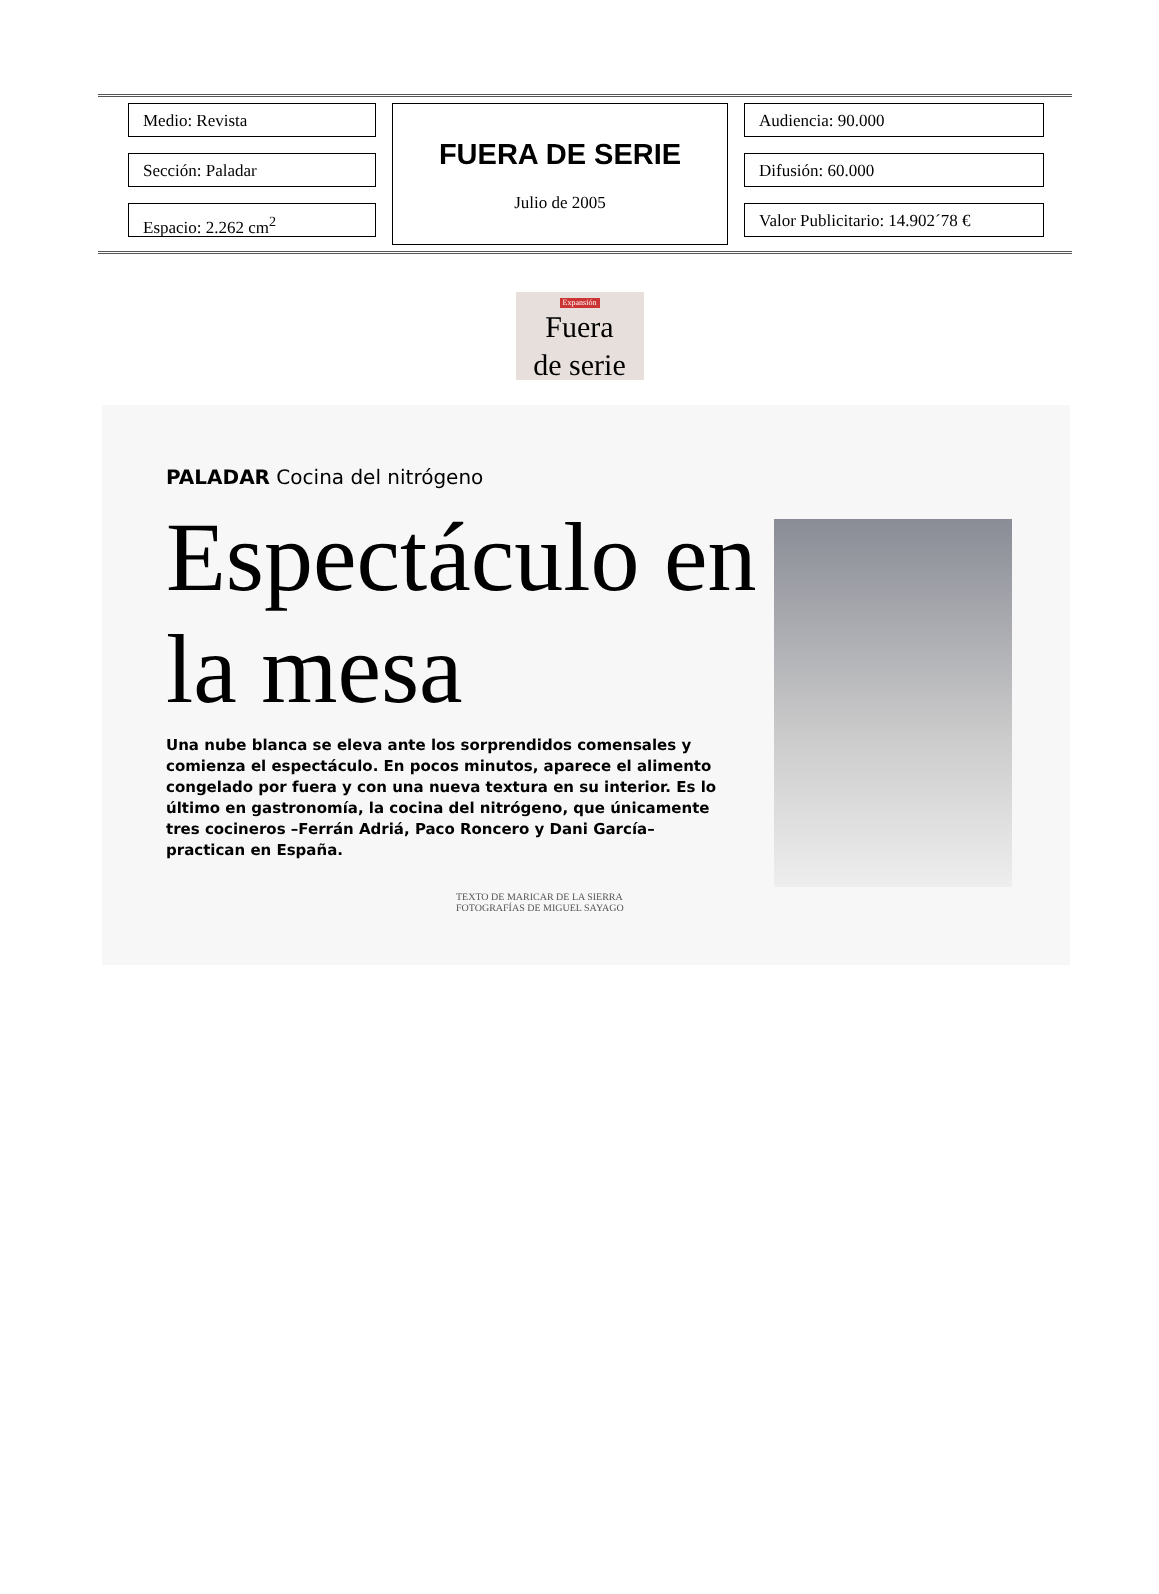Medio: Revista
Sección: Paladar
Espacio: 2.262 cm<sup>2</sup>
FUERA DE SERIE
Julio de 2005
Audiencia: 90.000
Difusión: 60.000
Valor Publicitario: 14.902´78 €
Expansión
Fuera
de serie
PALADAR Cocina del nitrógeno
Espectáculo en la mesa
Una nube blanca se eleva ante los sorprendidos comensales y comienza el espectáculo. En pocos minutos, aparece el alimento congelado por fuera y con una nueva textura en su interior. Es lo último en gastronomía, la cocina del nitrógeno, que únicamente tres cocineros –Ferrán Adriá, Paco Roncero y Dani García– practican en España.
TEXTO DE MARICAR DE LA SIERRA
FOTOGRAFÍAS DE MIGUEL SAYAGO